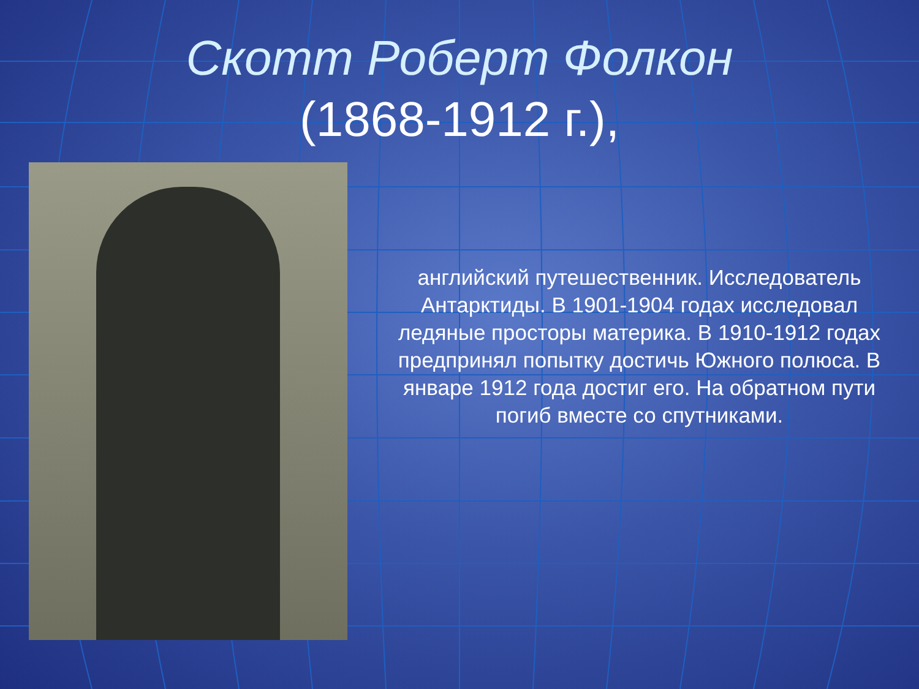Скотт Роберт Фолкон
(1868-1912 г.),
английский путешественник. Исследователь Антарктиды. В 1901-1904 годах исследовал ледяные просторы материка. В 1910-1912 годах предпринял попытку достичь Южного полюса. В январе 1912 года достиг его. На обратном пути погиб вместе со спутниками.